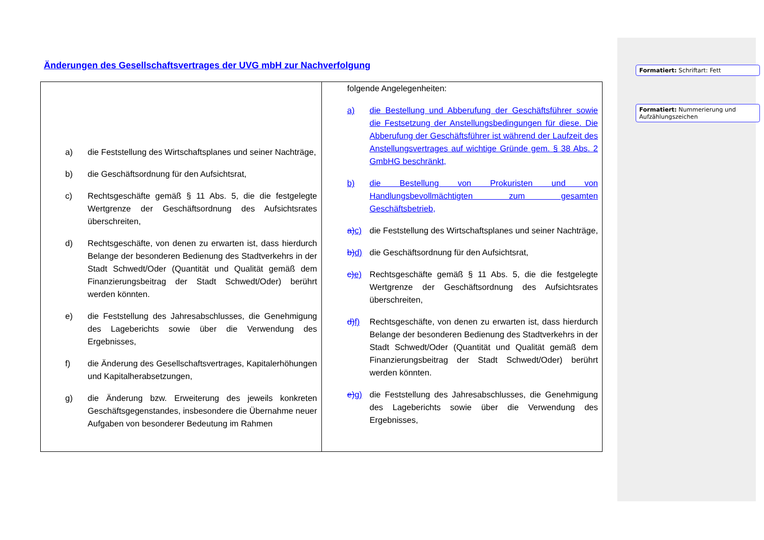Formatiert: Schriftart: Fett
Formatiert: Nummerierung und Aufzählungszeichen
Änderungen des Gesellschaftsvertrages der UVG mbH zur Nachverfolgung
| a) die Feststellung des Wirtschaftsplanes und seiner Nachträge, b) die Geschäftsordnung für den Aufsichtsrat, c) Rechtsgeschäfte gemäß § 11 Abs. 5, die die festgelegte Wertgrenze der Geschäftsordnung des Aufsichtsrates überschreiten, d) Rechtsgeschäfte, von denen zu erwarten ist, dass hierdurch Belange der besonderen Bedienung des Stadtverkehrs in der Stadt Schwedt/Oder (Quantität und Qualität gemäß dem Finanzierungsbeitrag der Stadt Schwedt/Oder) berührt werden könnten. e) die Feststellung des Jahresabschlusses, die Genehmigung des Lageberichts sowie über die Verwendung des Ergebnisses, f) die Änderung des Gesellschaftsvertrages, Kapitalerhöhungen und Kapitalherabsetzungen, g) die Änderung bzw. Erweiterung des jeweils konkreten Geschäftsgegenstandes, insbesondere die Übernahme neuer Aufgaben von besonderer Bedeutung im Rahmen | folgende Angelegenheiten: a) die Bestellung und Abberufung der Geschäftsführer sowie die Festsetzung der Anstellungsbedingungen für diese. Die Abberufung der Geschäftsführer ist während der Laufzeit des Anstellungsvertrages auf wichtige Gründe gem. § 38 Abs. 2 GmbHG beschränkt, b) die Bestellung von Prokuristen und von Handlungsbevollmächtigten zum gesamten Geschäftsbetrieb, a) c) die Feststellung des Wirtschaftsplanes und seiner Nachträge, b) d) die Geschäftsordnung für den Aufsichtsrat, c) e) Rechtsgeschäfte gemäß § 11 Abs. 5, die die festgelegte Wertgrenze der Geschäftsordnung des Aufsichtsrates überschreiten, d) f) Rechtsgeschäfte, von denen zu erwarten ist, dass hierdurch Belange der besonderen Bedienung des Stadtverkehrs in der Stadt Schwedt/Oder (Quantität und Qualität gemäß dem Finanzierungsbeitrag der Stadt Schwedt/Oder) berührt werden könnten. e) g) die Feststellung des Jahresabschlusses, die Genehmigung des Lageberichts sowie über die Verwendung des Ergebnisses, |